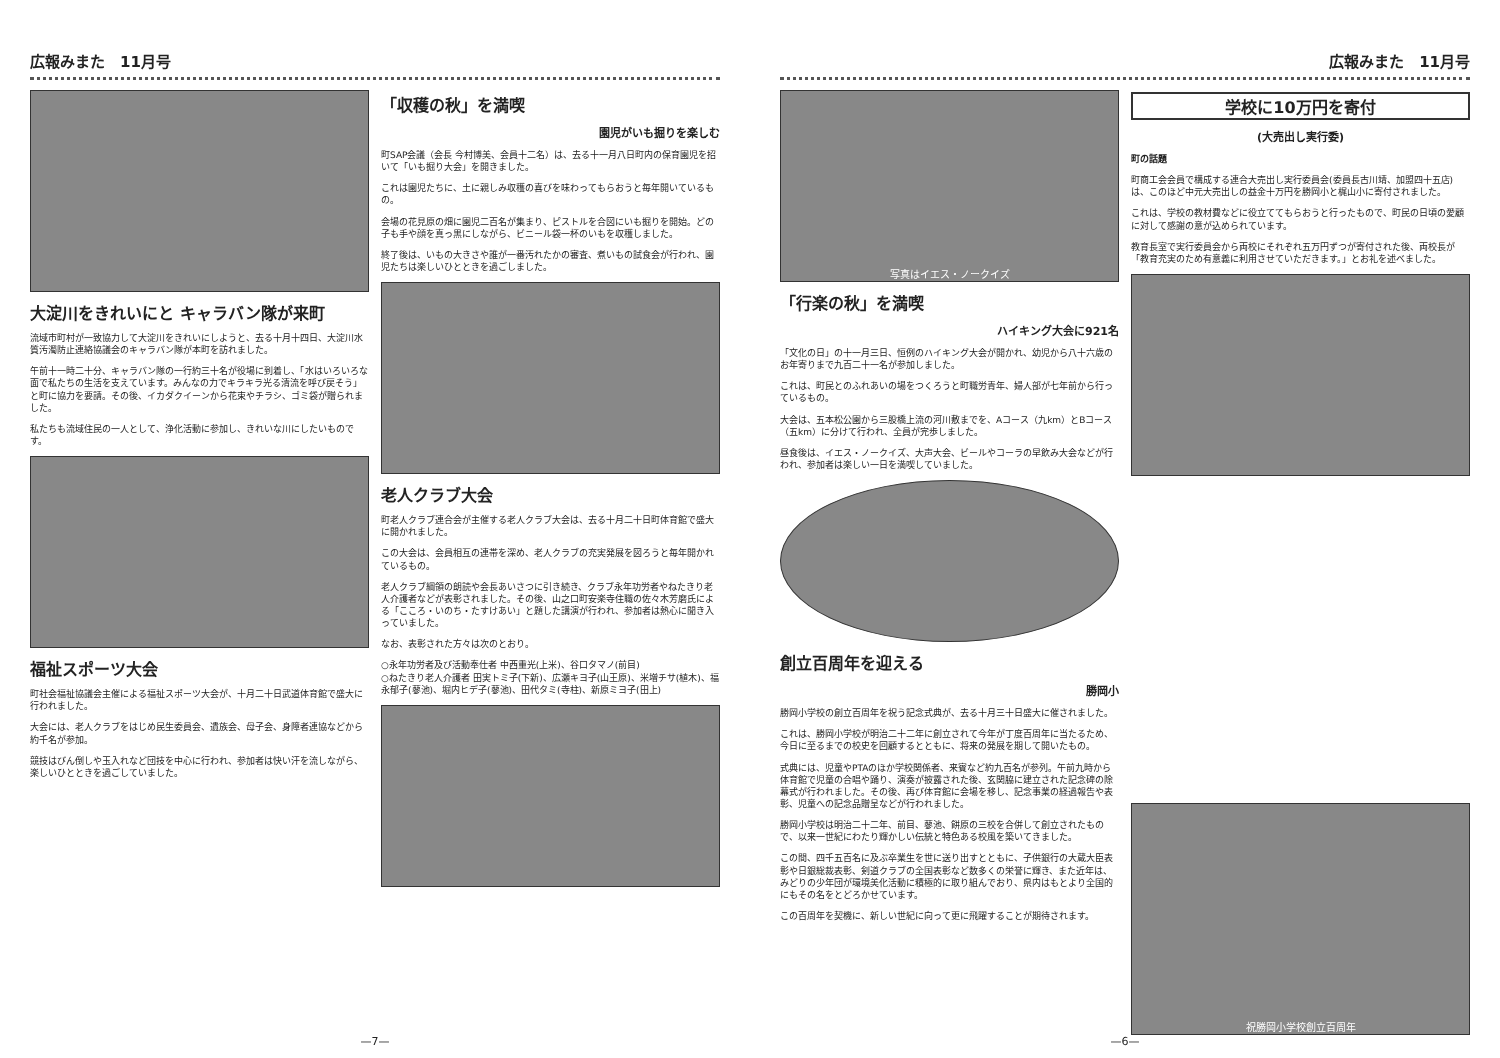広報みまた　11月号
大淀川をきれいにと キャラバン隊が来町
流域市町村が一致協力して大淀川をきれいにしようと、去る十月十四日、大淀川水質汚濁防止連絡協議会のキャラバン隊が本町を訪れました。
午前十一時二十分、キャラバン隊の一行約三十名が役場に到着し、「水はいろいろな面で私たちの生活を支えています。みんなの力でキラキラ光る清流を呼び戻そう」と町に協力を要請。その後、イカダクイーンから花束やチラシ、ゴミ袋が贈られました。
私たちも流域住民の一人として、浄化活動に参加し、きれいな川にしたいものです。
福祉スポーツ大会
町社会福祉協議会主催による福祉スポーツ大会が、十月二十日武道体育館で盛大に行われました。
大会には、老人クラブをはじめ民生委員会、遺族会、母子会、身障者連協などから約千名が参加。
競技はびん倒しや玉入れなど団技を中心に行われ、参加者は快い汗を流しながら、楽しいひとときを過ごしていました。
「収穫の秋」を満喫
園児がいも掘りを楽しむ
町SAP会議（会長 今村博美、会員十二名）は、去る十一月八日町内の保育園児を招いて「いも掘り大会」を開きました。
これは園児たちに、土に親しみ収穫の喜びを味わってもらおうと毎年開いているもの。
会場の花見原の畑に園児二百名が集まり、ピストルを合図にいも掘りを開始。どの子も手や顔を真っ黒にしながら、ビニール袋一杯のいもを収穫しました。
終了後は、いもの大きさや誰が一番汚れたかの審査、煮いもの試食会が行われ、園児たちは楽しいひとときを過ごしました。
老人クラブ大会
町老人クラブ連合会が主催する老人クラブ大会は、去る十月二十日町体育館で盛大に開かれました。
この大会は、会員相互の連帯を深め、老人クラブの充実発展を図ろうと毎年開かれているもの。
老人クラブ綱領の朗読や会長あいさつに引き続き、クラブ永年功労者やねたきり老人介護者などが表彰されました。その後、山之口町安楽寺住職の佐々木芳磨氏による「こころ・いのち・たすけあい」と題した講演が行われ、参加者は熱心に聞き入っていました。
なお、表彰された方々は次のとおり。
○永年功労者及び活動奉仕者 中西重光(上米)、谷口タマノ(前目)
○ねたきり老人介護者 田実トミ子(下新)、広瀬キヨ子(山王原)、米増チサ(植木)、福永郁子(蓼池)、堀内ヒデ子(蓼池)、田代タミ(寺柱)、新原ミヨ子(田上)
—7—
広報みまた　11月号
写真はイエス・ノークイズ
「行楽の秋」を満喫
ハイキング大会に921名
「文化の日」の十一月三日、恒例のハイキング大会が開かれ、幼児から八十六歳のお年寄りまで九百二十一名が参加しました。
これは、町民とのふれあいの場をつくろうと町職労青年、婦人部が七年前から行っているもの。
大会は、五本松公園から三股橋上流の河川敷までを、Aコース（九km）とBコース（五km）に分けて行われ、全員が完歩しました。
昼食後は、イエス・ノークイズ、大声大会、ビールやコーラの早飲み大会などが行われ、参加者は楽しい一日を満喫していました。
創立百周年を迎える
勝岡小
勝岡小学校の創立百周年を祝う記念式典が、去る十月三十日盛大に催されました。
これは、勝岡小学校が明治二十二年に創立されて今年が丁度百周年に当たるため、今日に至るまでの校史を回顧するとともに、将来の発展を期して開いたもの。
式典には、児童やPTAのほか学校関係者、来賓など約九百名が参列。午前九時から体育館で児童の合唱や踊り、演奏が披露された後、玄関脇に建立された記念碑の除幕式が行われました。その後、再び体育館に会場を移し、記念事業の経過報告や表彰、児童への記念品贈呈などが行われました。
勝岡小学校は明治二十二年、前目、蓼池、餅原の三校を合併して創立されたもので、以来一世紀にわたり輝かしい伝統と特色ある校風を築いてきました。
この間、四千五百名に及ぶ卒業生を世に送り出すとともに、子供銀行の大蔵大臣表彰や日銀総裁表彰、剣道クラブの全国表彰など数多くの栄誉に輝き、また近年は、みどりの少年団が環境美化活動に積極的に取り組んでおり、県内はもとより全国的にもその名をとどろかせています。
この百周年を契機に、新しい世紀に向って更に飛躍することが期待されます。
学校に10万円を寄付
(大売出し実行委)
町の話題
町商工会会員で構成する連合大売出し実行委員会(委員長古川靖、加盟四十五店)は、このほど中元大売出しの益金十万円を勝岡小と梶山小に寄付されました。
これは、学校の教材費などに役立ててもらおうと行ったもので、町民の日頃の愛顧に対して感謝の意が込められています。
教育長室で実行委員会から両校にそれぞれ五万円ずつが寄付された後、両校長が「教育充実のため有意義に利用させていただきます。」とお礼を述べました。
祝勝岡小学校創立百周年
—6—